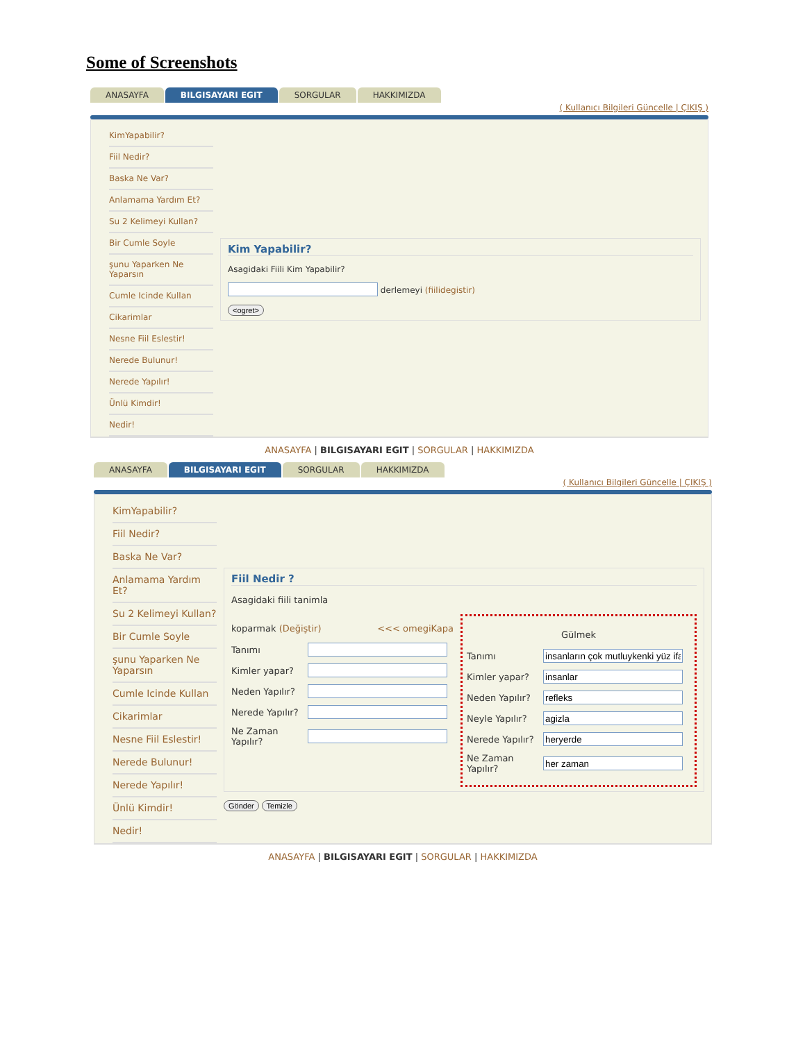Some of Screenshots
ANASAYFA BILGISAYARI EGIT SORGULAR HAKKIMIZDA
( Kullanıcı Bilgileri Güncelle | ÇIKIŞ )
KimYapabilir?
Fiil Nedir?
Baska Ne Var?
Anlamama Yardım Et?
Su 2 Kelimeyi Kullan?
Bir Cumle Soyle
şunu Yaparken Ne Yaparsın
Cumle Icinde Kullan
Cikarimlar
Nesne Fiil Eslestir!
Nerede Bulunur!
Nerede Yapılır!
Ünlü Kimdir!
Nedir!
Kim Yapabilir?
Asagidaki Fiili Kim Yapabilir?
derlemeyi (fiilidegistir)
<ogret>
ANASAYFA | BILGISAYARI EGIT | SORGULAR | HAKKIMIZDA
ANASAYFA BILGISAYARI EGIT SORGULAR HAKKIMIZDA
( Kullanıcı Bilgileri Güncelle | ÇIKIŞ )
KimYapabilir?
Fiil Nedir?
Baska Ne Var?
Anlamama Yardım Et?
Su 2 Kelimeyi Kullan?
Bir Cumle Soyle
şunu Yaparken Ne Yaparsın
Cumle Icinde Kullan
Cikarimlar
Nesne Fiil Eslestir!
Nerede Bulunur!
Nerede Yapılır!
Ünlü Kimdir!
Nedir!
Fiil Nedir ?
Asagidaki fiili tanimla
koparmak (Değiştir) <<< omegiKapa
Tanımı
Kimler yapar?
Neden Yapılır?
Nerede Yapılır?
Ne Zaman Yapılır?
Gülmek
Tanımı
Kimler yapar?
Neden Yapılır?
Neyle Yapılır?
Nerede Yapılır?
Ne Zaman Yapılır?
Gönder Temizle
ANASAYFA | BILGISAYARI EGIT | SORGULAR | HAKKIMIZDA